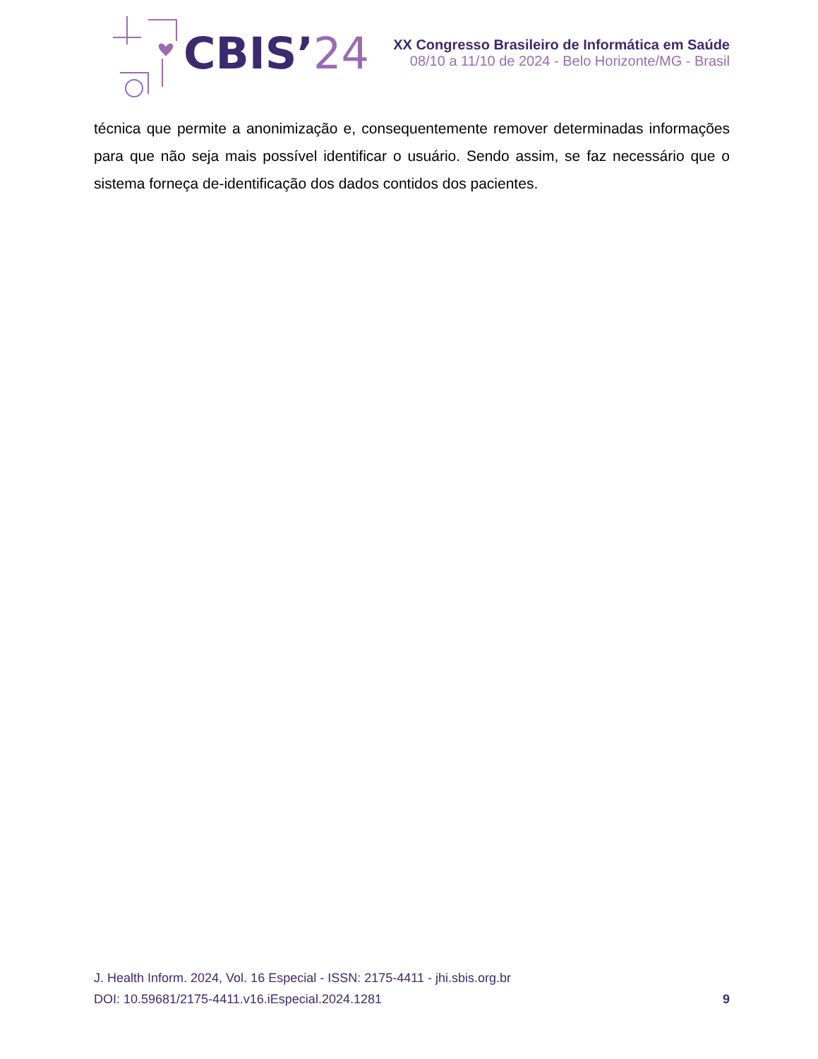CBIS’24
XX Congresso Brasileiro de Informática em Saúde
08/10 a 11/10 de 2024 - Belo Horizonte/MG - Brasil
técnica que permite a anonimização e, consequentemente remover determinadas informações para que não seja mais possível identificar o usuário. Sendo assim, se faz necessário que o sistema forneça de-identificação dos dados contidos dos pacientes.
J. Health Inform. 2024, Vol. 16 Especial - ISSN: 2175-4411 - jhi.sbis.org.br
DOI: 10.59681/2175-4411.v16.iEspecial.2024.1281 9